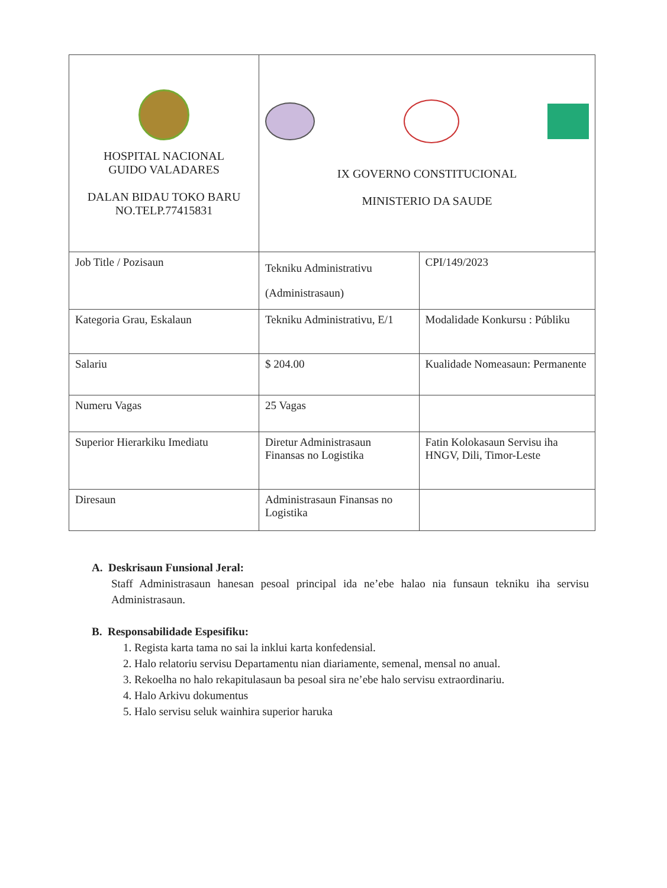| HOSPITAL NACIONAL GUIDO VALADARES DALAN BIDAU TOKO BARU NO.TELP.77415831 | IX GOVERNO CONSTITUCIONAL MINISTERIO DA SAUDE | |
| Job Title / Pozisaun | Tekniku Administrativu (Administrasaun) | CPI/149/2023 |
| Kategoria Grau, Eskalaun | Tekniku Administrativu, E/1 | Modalidade Konkursu : Públiku |
| Salariu | $ 204.00 | Kualidade Nomeasaun: Permanente |
| Numeru Vagas | 25 Vagas | |
| Superior Hierarkiku Imediatu | Diretur Administrasaun Finansas no Logistika | Fatin Kolokasaun Servisu iha HNGV, Dili, Timor-Leste |
| Diresaun | Administrasaun Finansas no Logistika | |
A. Deskrisaun Funsional Jeral:
Staff Administrasaun hanesan pesoal principal ida ne’ebe halao nia funsaun tekniku iha servisu Administrasaun.
B. Responsabilidade Espesifiku:
1. Regista karta tama no sai la inklui karta konfedensial.
2. Halo relatoriu servisu Departamentu nian diariamente, semenal, mensal no anual.
3. Rekoelha no halo rekapitulasaun ba pesoal sira ne’ebe halo servisu extraordinariu.
4. Halo Arkivu dokumentus
5. Halo servisu seluk wainhira superior haruka